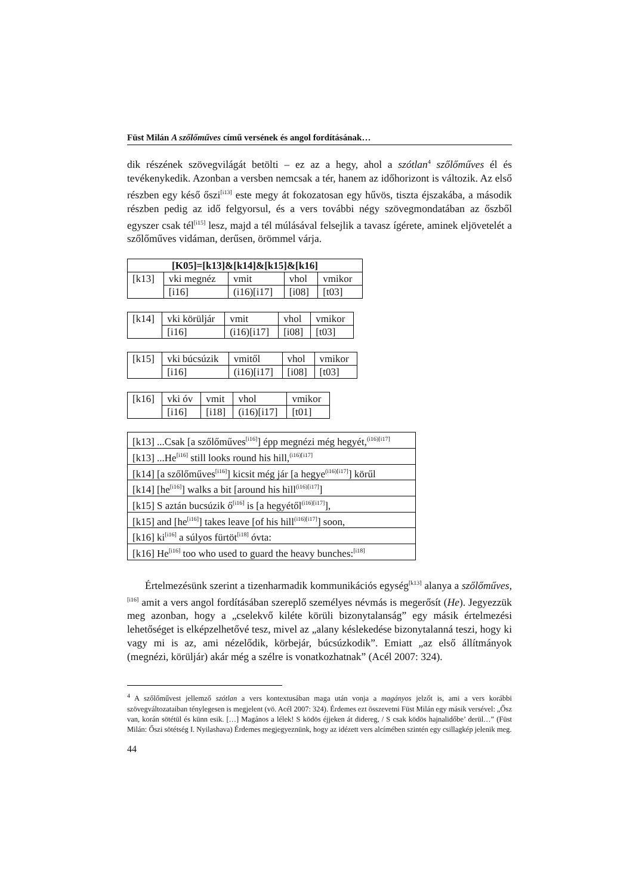Füst Milán A szőlőműves című versének és angol fordításának…
dik részének szövegvilágát betölti – ez az a hegy, ahol a szótlan<sup>4</sup> szőlőműves él és tevékenykedik. Azonban a versben nemcsak a tér, hanem az időhorizont is változik. Az első részben egy késő őszi<sup>[i13]</sup> este megy át fokozatosan egy hűvös, tiszta éjszakába, a második részben pedig az idő felgyorsul, és a vers további négy szövegmondatában az őszből egyszer csak tél<sup>[i15]</sup> lesz, majd a tél múlásával felsejlik a tavasz ígérete, aminek eljövetelét a szőlőműves vidáman, derűsen, örömmel várja.
| [K05]=[k13]&[k14]&[k15]&[k16] | | | | |
| [k13] | vki megnéz | vmit | vhol | vmikor |
| | [i16] | (i16)[i17] | [i08] | [t03] |
| [k14] | vki körüljár | vmit | vhol | vmikor |
| | [i16] | (i16)[i17] | [i08] | [t03] |
| [k15] | vki búcsúzik | vmitől | vhol | vmikor |
| | [i16] | (i16)[i17] | [i08] | [t03] |
| [k16] | vki óv | vmit | vhol | vmikor |
| | [i16] | [i18] | (i16)[i17] | [t01] |
| [k13] ...Csak [a szőlőműves<sup>[i16]</sup>] épp megnézi még hegyét,<sup>(i16)[i17]</sup> |
| [k13] ...He<sup>[i16]</sup> still looks round his hill,<sup>(i16)[i17]</sup> |
| [k14] [a szőlőműves<sup>[i16]</sup>] kicsit még jár [a hegye<sup>(i16)[i17]</sup>] körűl |
| [k14] [he<sup>[i16]</sup>] walks a bit [around his hill<sup>(i16)[i17]</sup>] |
| [k15] S aztán bucsúzik ő<sup>[i16]</sup> is [a hegyétől<sup>(i16)[i17]</sup>], |
| [k15] and [he<sup>[i16]</sup>] takes leave [of his hill<sup>(i16)[i17]</sup>] soon, |
| [k16] ki<sup>[i16]</sup> a súlyos fürtöt<sup>[i18]</sup> óvta: |
| [k16] He<sup>[i16]</sup> too who used to guard the heavy bunches:<sup>[i18]</sup> |
Értelmezésünk szerint a tizenharmadik kommunikációs egység<sup>[k13]</sup> alanya a szőlőműves,<sup>[i16]</sup> amit a vers angol fordításában szereplő személyes névmás is megerősít (He). Jegyezzük meg azonban, hogy a „cselekvő kiléte körüli bizonytalanság” egy másik értelmezési lehetőséget is elképzelhetővé tesz, mivel az „alany késlekedése bizonytalanná teszi, hogy ki vagy mi is az, ami nézelődik, körbejár, búcsúzkodik”. Emiatt „az első állítmányok (megnézi, körüljár) akár még a szélre is vonatkozhatnak” (Acél 2007: 324).
<sup>4</sup> A szőlőművest jellemző szótlan a vers kontextusában maga után vonja a magányos jelzőt is, ami a vers korábbi szövegváltozataiban ténylegesen is megjelent (vö. Acél 2007: 324). Érdemes ezt összevetni Füst Milán egy másik versével: „Ősz van, korán sötétül és künn esik. […] Magános a lélek! S ködös éjjeken át didereg, / S csak ködös hajnalidőbe’ derül…” (Füst Milán: Őszi sötétség I. Nyilashava) Érdemes megjegyeznünk, hogy az idézett vers alcímében szintén egy csillagkép jelenik meg.
44